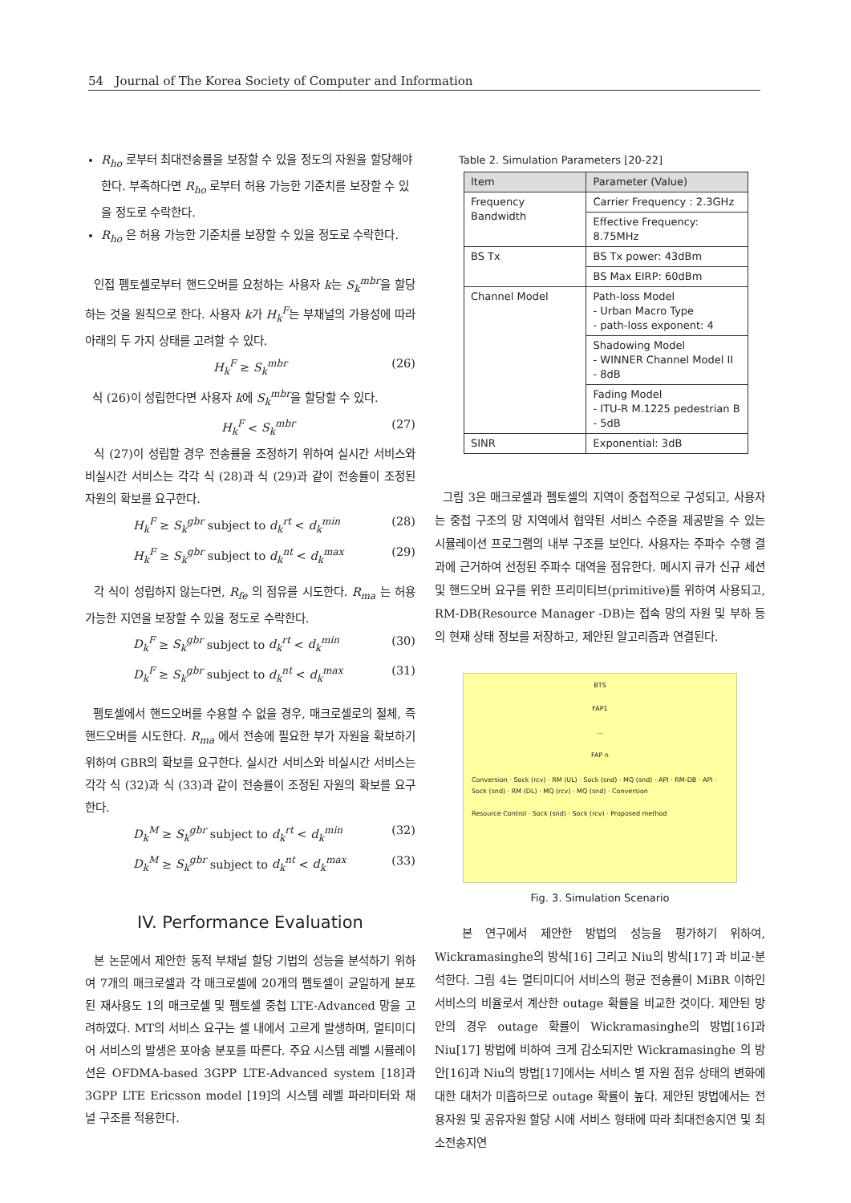54 Journal of The Korea Society of Computer and Information
R<sub>ho</sub> 로부터 최대전송률을 보장할 수 있을 정도의 자원을 할당해야 한다. 부족하다면 R<sub>ho</sub> 로부터 허용 가능한 기준치를 보장할 수 있을 정도로 수락한다.
R<sub>ho</sub> 은 허용 가능한 기준치를 보장할 수 있을 정도로 수락한다.
인접 펨토셀로부터 핸드오버를 요청하는 사용자 k는 S<sub>k</sub><sup>mbr</sup>을 할당하는 것을 원칙으로 한다. 사용자 k가 H<sub>k</sub><sup>F</sup>는 부채널의 가용성에 따라 아래의 두 가지 상태를 고려할 수 있다.
H<sub>k</sub><sup>F</sup> ≥ S<sub>k</sub><sup>mbr</sup> (26)
식 (26)이 성립한다면 사용자 k에 S<sub>k</sub><sup>mbr</sup>을 할당할 수 있다.
H<sub>k</sub><sup>F</sup> < S<sub>k</sub><sup>mbr</sup> (27)
식 (27)이 성립할 경우 전송률을 조정하기 위하여 실시간 서비스와 비실시간 서비스는 각각 식 (28)과 식 (29)과 같이 전송률이 조정된 자원의 확보를 요구한다.
H<sub>k</sub><sup>F</sup> ≥ S<sub>k</sub><sup>gbr</sup> subject to d<sub>k</sub><sup>rt</sup> < d<sub>k</sub><sup>min</sup> (28)
H<sub>k</sub><sup>F</sup> ≥ S<sub>k</sub><sup>gbr</sup> subject to d<sub>k</sub><sup>nt</sup> < d<sub>k</sub><sup>max</sup> (29)
각 식이 성립하지 않는다면, R<sub>fe</sub> 의 점유를 시도한다. R<sub>ma</sub> 는 허용 가능한 지연을 보장할 수 있을 정도로 수락한다.
D<sub>k</sub><sup>F</sup> ≥ S<sub>k</sub><sup>gbr</sup> subject to d<sub>k</sub><sup>rt</sup> < d<sub>k</sub><sup>min</sup> (30)
D<sub>k</sub><sup>F</sup> ≥ S<sub>k</sub><sup>gbr</sup> subject to d<sub>k</sub><sup>nt</sup> < d<sub>k</sub><sup>max</sup> (31)
펨토셀에서 핸드오버를 수용할 수 없을 경우, 매크로셀로의 절체, 즉 핸드오버를 시도한다. R<sub>ma</sub> 에서 전송에 필요한 부가 자원을 확보하기 위하여 GBR의 확보를 요구한다. 실시간 서비스와 비실시간 서비스는 각각 식 (32)과 식 (33)과 같이 전송률이 조정된 자원의 확보를 요구한다.
D<sub>k</sub><sup>M</sup> ≥ S<sub>k</sub><sup>gbr</sup> subject to d<sub>k</sub><sup>rt</sup> < d<sub>k</sub><sup>min</sup> (32)
D<sub>k</sub><sup>M</sup> ≥ S<sub>k</sub><sup>gbr</sup> subject to d<sub>k</sub><sup>nt</sup> < d<sub>k</sub><sup>max</sup> (33)
IV. Performance Evaluation
본 논문에서 제안한 동적 부채널 할당 기법의 성능을 분석하기 위하여 7개의 매크로셀과 각 매크로셀에 20개의 펨토셀이 균일하게 분포된 재사용도 1의 매크로셀 및 펨토셀 중첩 LTE-Advanced 망을 고려하였다. MT의 서비스 요구는 셀 내에서 고르게 발생하며, 멀티미디어 서비스의 발생은 포아송 분포를 따른다. 주요 시스템 레벨 시뮬레이션은 OFDMA-based 3GPP LTE-Advanced system [18]과 3GPP LTE Ericsson model [19]의 시스템 레벨 파라미터와 채널 구조를 적용한다.
Table 2. Simulation Parameters [20-22]
| Item | Parameter (Value) |
| --- | --- |
| Frequency Bandwidth | Carrier Frequency : 2.3GHz |
| | Effective Frequency: 8.75MHz |
| BS Tx | BS Tx power: 43dBm |
| | BS Max EIRP: 60dBm |
| Channel Model | Path-loss Model - Urban Macro Type - path-loss exponent: 4 |
| | Shadowing Model - WINNER Channel Model II - 8dB |
| | Fading Model - ITU-R M.1225 pedestrian B - 5dB |
| SINR | Exponential: 3dB |
그림 3은 매크로셀과 펨토셀의 지역이 중첩적으로 구성되고, 사용자는 중첩 구조의 망 지역에서 협약된 서비스 수준을 제공받을 수 있는 시뮬레이션 프로그램의 내부 구조를 보인다. 사용자는 주파수 수행 결과에 근거하여 선정된 주파수 대역을 점유한다. 메시지 큐가 신규 세션 및 핸드오버 요구를 위한 프리미티브(primitive)를 위하여 사용되고, RM-DB(Resource Manager -DB)는 접속 망의 자원 및 부하 등의 현재 상태 정보를 저장하고, 제안된 알고리즘과 연결된다.
BTS
FAP1
...
FAP n
Conversion · Sock (rcv) · RM (UL) · Sock (snd) · MQ (snd) · API · RM-DB · API · Sock (snd) · RM (DL) · MQ (rcv) · MQ (snd) · Conversion
Resource Control · Sock (snd) · Sock (rcv) · Proposed method
Fig. 3. Simulation Scenario
본 연구에서 제안한 방법의 성능을 평가하기 위하여, Wickramasinghe의 방식[16] 그리고 Niu의 방식[17] 과 비교·분석한다. 그림 4는 멀티미디어 서비스의 평균 전송률이 MiBR 이하인 서비스의 비율로서 계산한 outage 확률을 비교한 것이다. 제안된 방안의 경우 outage 확률이 Wickramasinghe의 방법[16]과 Niu[17] 방법에 비하여 크게 감소되지만 Wickramasinghe 의 방안[16]과 Niu의 방법[17]에서는 서비스 별 자원 점유 상태의 변화에 대한 대처가 미흡하므로 outage 확률이 높다. 제안된 방법에서는 전용자원 및 공유자원 할당 시에 서비스 형태에 따라 최대전송지연 및 최소전송지연